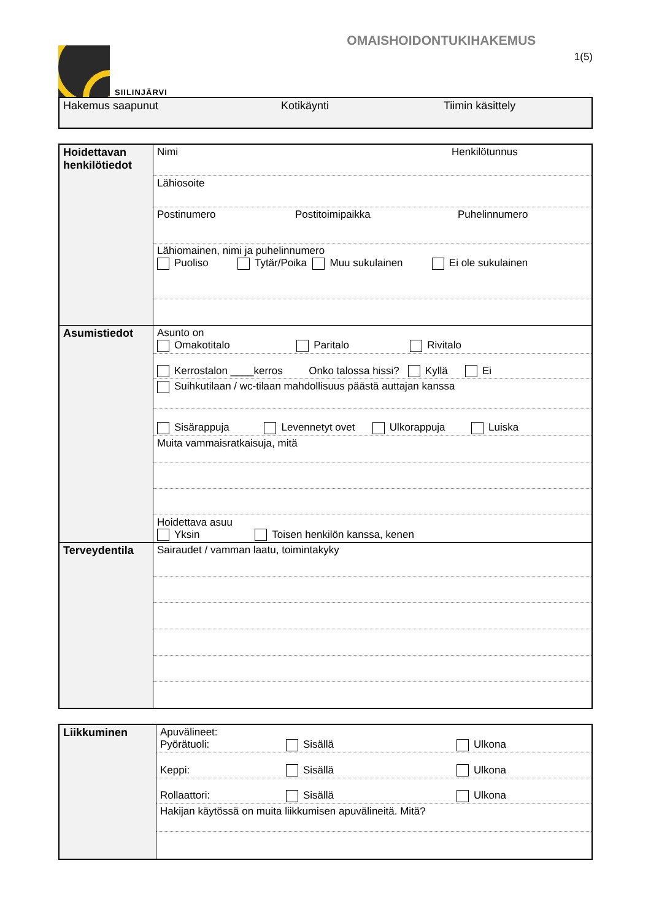SIILINJÄRVI
OMAISHOIDONTUKIHAKEMUS
1(5)
Hakemus saapunut Kotikäynti Tiimin käsittely
| Hoidettavan henkilötiedot | Nimi Henkilötunnus |
| | Lähiosoite |
| | Postinumero Postitoimipaikka Puhelinnumero |
| | Lähiomainen, nimi ja puhelinnumero Puoliso Tytär/Poika Muu sukulainen Ei ole sukulainen |
| Asumistiedot | Asunto on Omakotitalo Paritalo Rivitalo |
| | Kerrostalon ____kerros Onko talossa hissi? Kyllä Ei |
| | Suihkutilaan / wc-tilaan mahdollisuus päästä auttajan kanssa |
| | Sisärappuja Levennetyt ovet Ulkorappuja Luiska |
| | Muita vammaisratkaisuja, mitä |
| | Hoidettava asuu Yksin Toisen henkilön kanssa, kenen |
| Terveydentila | Sairaudet / vamman laatu, toimintakyky |
| Liikkuminen | Apuvälineet: Pyörätuoli: Sisällä Ulkona |
| | Keppi: Sisällä Ulkona |
| | Rollaattori: Sisällä Ulkona |
| | Hakijan käytössä on muita liikkumisen apuvälineitä. Mitä? |